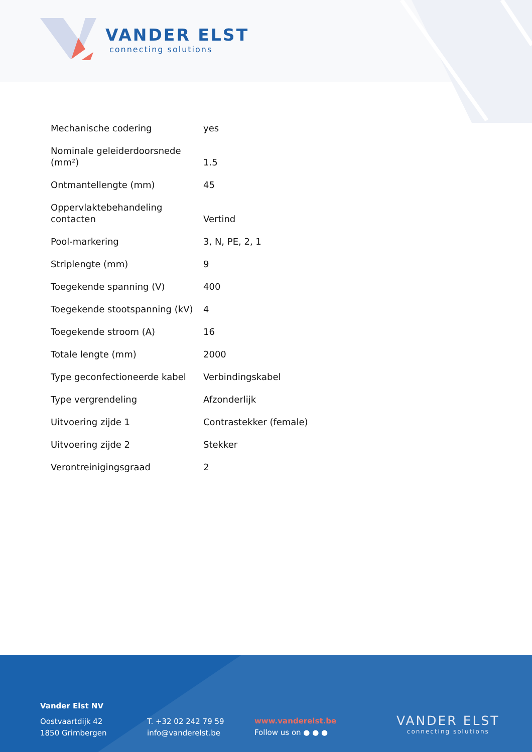VANDER ELST
connecting solutions
| Mechanische codering | yes |
| Nominale geleiderdoorsnede (mm²) | 1.5 |
| Ontmantellengte (mm) | 45 |
| Oppervlaktebehandeling contacten | Vertind |
| Pool-markering | 3, N, PE, 2, 1 |
| Striplengte (mm) | 9 |
| Toegekende spanning (V) | 400 |
| Toegekende stootspanning (kV) | 4 |
| Toegekende stroom (A) | 16 |
| Totale lengte (mm) | 2000 |
| Type geconfectioneerde kabel | Verbindingskabel |
| Type vergrendeling | Afzonderlijk |
| Uitvoering zijde 1 | Contrastekker (female) |
| Uitvoering zijde 2 | Stekker |
| Verontreinigingsgraad | 2 |
Vander Elst NV
Oostvaartdijk 42
1850 Grimbergen
T. +32 02 242 79 59
info@vanderelst.be
www.vanderelst.be
Follow us on ● ● ●
VANDER ELST
connecting solutions